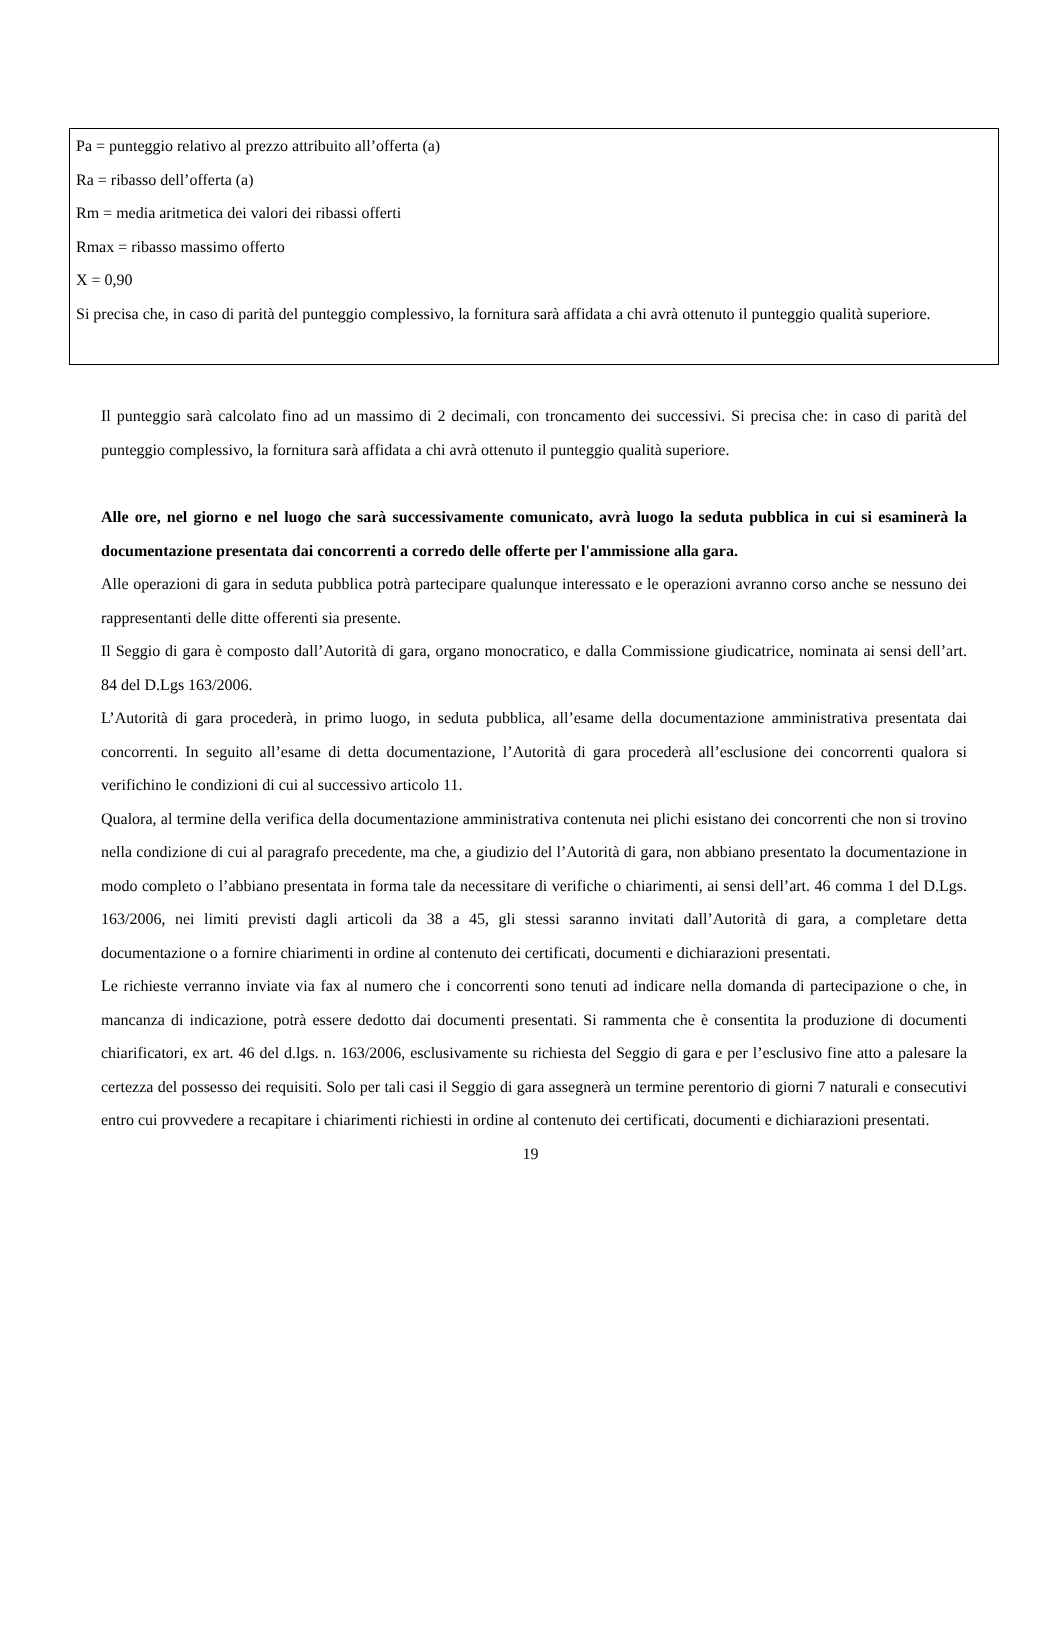Pa = punteggio relativo al prezzo attribuito all’offerta (a)
Ra = ribasso dell’offerta (a)
Rm = media aritmetica dei valori dei ribassi offerti
Rmax = ribasso massimo offerto
X = 0,90
Si precisa che, in caso di parità del punteggio complessivo, la fornitura sarà affidata a chi avrà ottenuto il punteggio qualità superiore.
Il punteggio sarà calcolato fino ad un massimo di 2 decimali, con troncamento dei successivi. Si precisa che: in caso di parità del punteggio complessivo, la fornitura sarà affidata a chi avrà ottenuto il punteggio qualità superiore.
Alle ore, nel giorno e nel luogo che sarà successivamente comunicato, avrà luogo la seduta pubblica in cui si esaminerà la documentazione presentata dai concorrenti a corredo delle offerte per l'ammissione alla gara.
Alle operazioni di gara in seduta pubblica potrà partecipare qualunque interessato e le operazioni avranno corso anche se nessuno dei rappresentanti delle ditte offerenti sia presente.
Il Seggio di gara è composto dall’Autorità di gara, organo monocratico, e dalla Commissione giudicatrice, nominata ai sensi dell’art. 84 del D.Lgs 163/2006.
L’Autorità di gara procederà, in primo luogo, in seduta pubblica, all’esame della documentazione amministrativa presentata dai concorrenti. In seguito all’esame di detta documentazione, l’Autorità di gara procederà all’esclusione dei concorrenti qualora si verifichino le condizioni di cui al successivo articolo 11.
Qualora, al termine della verifica della documentazione amministrativa contenuta nei plichi esistano dei concorrenti che non si trovino nella condizione di cui al paragrafo precedente, ma che, a giudizio del l’Autorità di gara, non abbiano presentato la documentazione in modo completo o l’abbiano presentata in forma tale da necessitare di verifiche o chiarimenti, ai sensi dell’art. 46 comma 1 del D.Lgs. 163/2006, nei limiti previsti dagli articoli da 38 a 45, gli stessi saranno invitati dall’Autorità di gara, a completare detta documentazione o a fornire chiarimenti in ordine al contenuto dei certificati, documenti e dichiarazioni presentati.
Le richieste verranno inviate via fax al numero che i concorrenti sono tenuti ad indicare nella domanda di partecipazione o che, in mancanza di indicazione, potrà essere dedotto dai documenti presentati. Si rammenta che è consentita la produzione di documenti chiarificatori, ex art. 46 del d.lgs. n. 163/2006, esclusivamente su richiesta del Seggio di gara e per l’esclusivo fine atto a palesare la certezza del possesso dei requisiti. Solo per tali casi il Seggio di gara assegnerà un termine perentorio di giorni 7 naturali e consecutivi entro cui provvedere a recapitare i chiarimenti richiesti in ordine al contenuto dei certificati, documenti e dichiarazioni presentati.
19